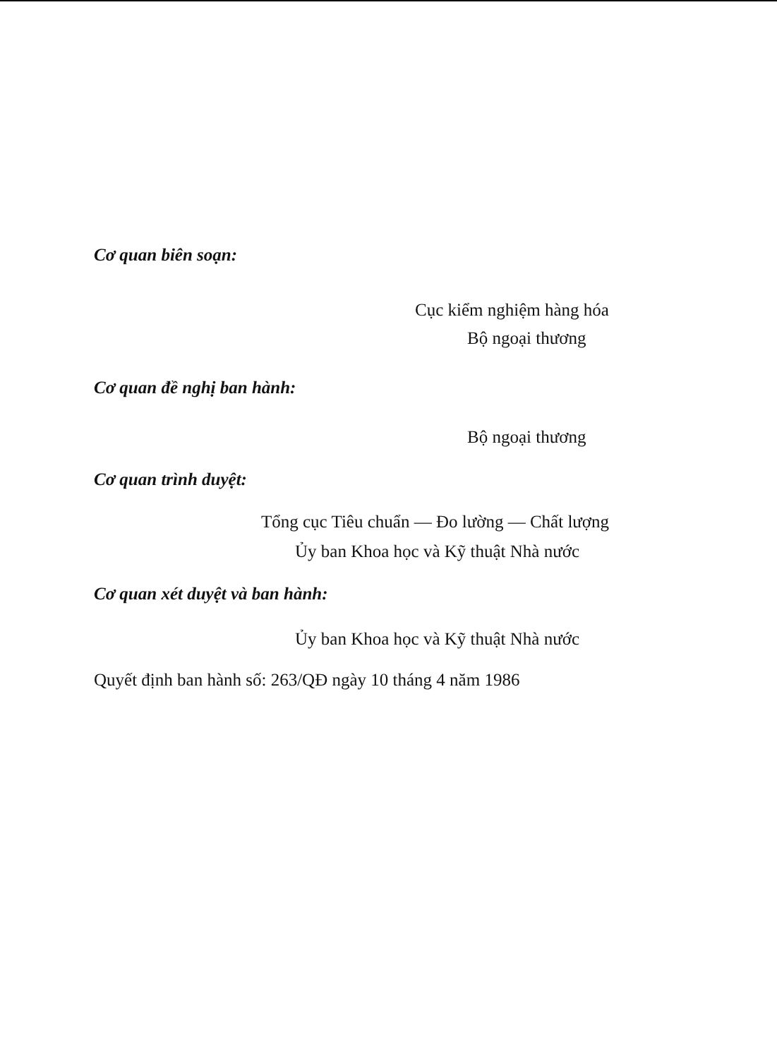Cơ quan biên soạn:
Cục kiểm nghiệm hàng hóa
Bộ ngoại thương
Cơ quan đề nghị ban hành:
Bộ ngoại thương
Cơ quan trình duyệt:
Tổng cục Tiêu chuẩn — Đo lường — Chất lượng
Ủy ban Khoa học và Kỹ thuật Nhà nước
Cơ quan xét duyệt và ban hành:
Ủy ban Khoa học và Kỹ thuật Nhà nước
Quyết định ban hành số: 263/QĐ ngày 10 tháng 4 năm 1986